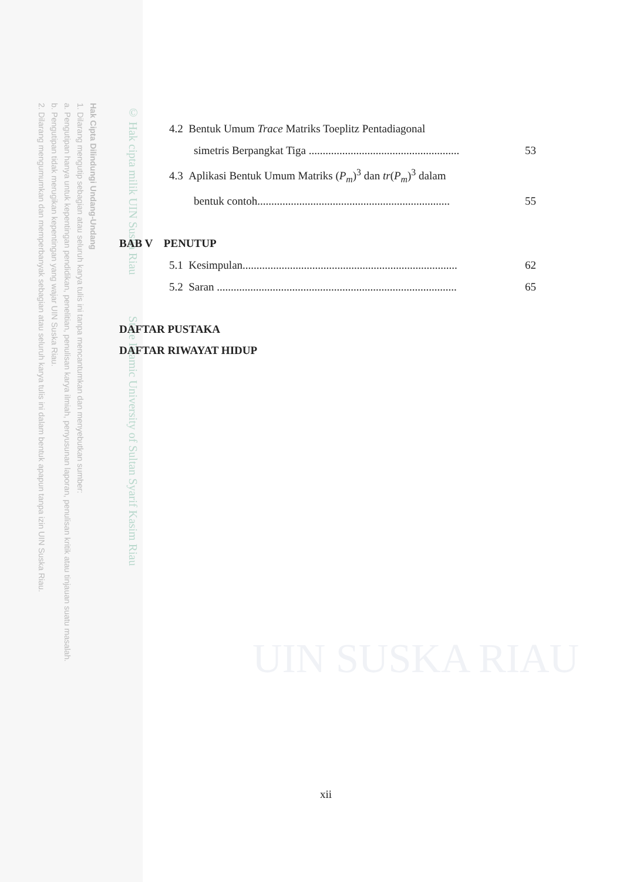Hak Cipta Dilindungi Undang-Undang
1. Dilarang mengutip sebagian atau seluruh karya tulis ini tanpa mencantumkan dan menyebutkan sumber:
a. Pengutipan hanya untuk kepentingan pendidikan, penelitian, penulisan karya ilmiah, penyusunan laporan, penulisan kritik atau tinjauan suatu masalah.
b. Pengutipan tidak merugikan kepentingan yang wajar UIN Suska Riau.
2. Dilarang mengumumkan dan memperbanyak sebagian atau seluruh karya tulis ini dalam bentuk apapun tanpa izin UIN Suska Riau.
© Hak cipta milik UIN Suska Riau State Islamic University of Sultan Syarif Kasim Riau
UIN SUSKA RIAU
4.2 Bentuk Umum Trace Matriks Toeplitz Pentadiagonal
simetris Berpangkat Tiga ......................................................
53
4.3 Aplikasi Bentuk Umum Matriks (P<sub>m</sub>)<sup>3</sup> dan tr(P<sub>m</sub>)<sup>3</sup> dalam
bentuk contoh.....................................................................
55
BAB V PENUTUP
5.1 Kesimpulan.............................................................................
62
5.2 Saran ......................................................................................
65
DAFTAR PUSTAKA
DAFTAR RIWAYAT HIDUP
xii